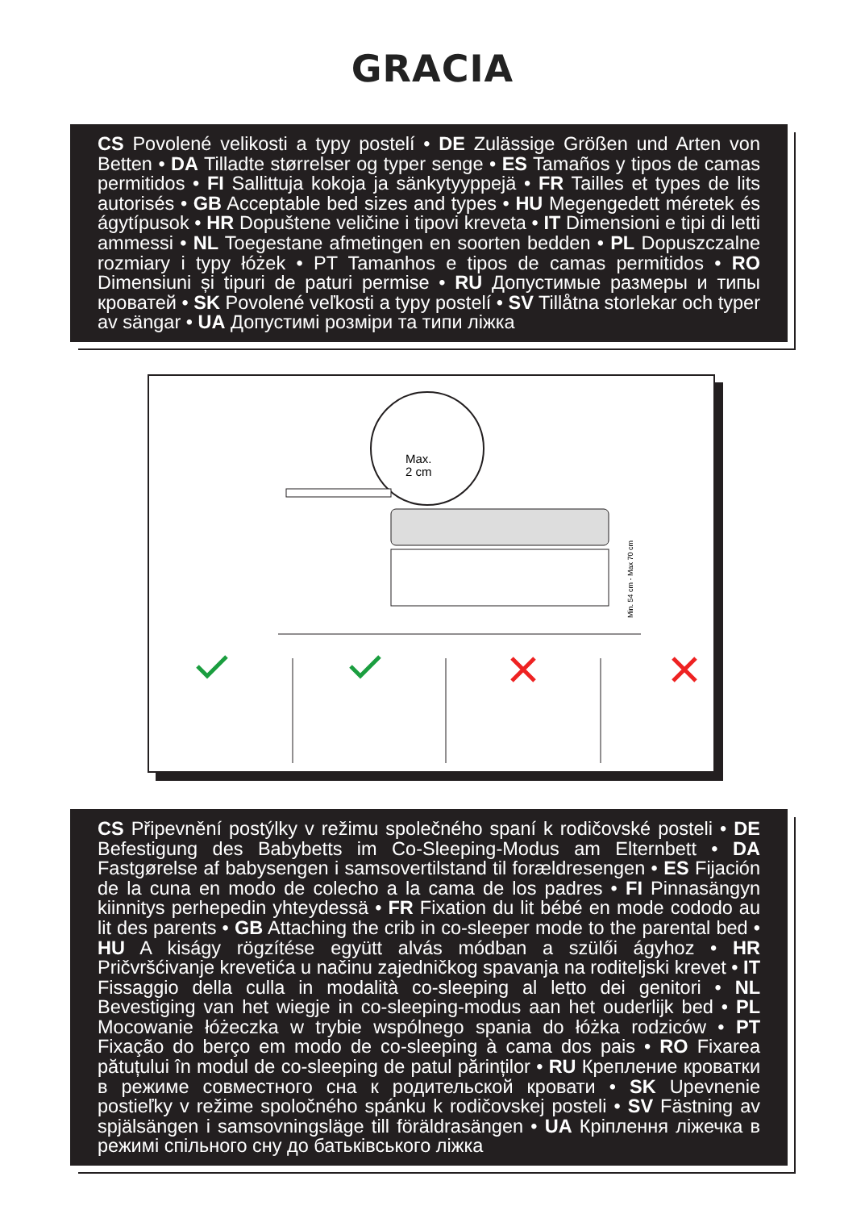GRACIA
CS Povolené velikosti a typy postelí • DE Zulässige Größen und Arten von Betten • DA Tilladte størrelser og typer senge • ES Tamaños y tipos de camas permitidos • FI Sallittuja kokoja ja sänkytyyppejä • FR Tailles et types de lits autorisés • GB Acceptable bed sizes and types • HU Megengedett méretek és ágytípusok • HR Dopuštene veličine i tipovi kreveta • IT Dimensioni e tipi di letti ammessi • NL Toegestane afmetingen en soorten bedden • PL Dopuszczalne rozmiary i typy łóżek • PT Tamanhos e tipos de camas permitidos • RO Dimensiuni și tipuri de paturi permise • RU Допустимые размеры и типы кроватей • SK Povolené veľkosti a typy postelí • SV Tillåtna storlekar och typer av sängar • UA Допустимі розміри та типи ліжка
Max.
2 cm
Min. 54 cm - Max 70 cm
CS Připevnění postýlky v režimu společného spaní k rodičovské posteli • DE Befestigung des Babybetts im Co-Sleeping-Modus am Elternbett • DA Fastgørelse af babysengen i samsovertilstand til forældresengen • ES Fijación de la cuna en modo de colecho a la cama de los padres • FI Pinnasängyn kiinnitys perhepedin yhteydessä • FR Fixation du lit bébé en mode cododo au lit des parents • GB Attaching the crib in co-sleeper mode to the parental bed • HU A kiságy rögzítése együtt alvás módban a szülői ágyhoz • HR Pričvršćivanje krevetića u načinu zajedničkog spavanja na roditeljski krevet • IT Fissaggio della culla in modalità co-sleeping al letto dei genitori • NL Bevestiging van het wiegje in co-sleeping-modus aan het ouderlijk bed • PL Mocowanie łóżeczka w trybie wspólnego spania do łóżka rodziców • PT Fixação do berço em modo de co-sleeping à cama dos pais • RO Fixarea pătuțului în modul de co-sleeping de patul părinților • RU Крепление кроватки в режиме совместного сна к родительской кровати • SK Upevnenie postieľky v režime spoločného spánku k rodičovskej posteli • SV Fästning av spjälsängen i samsovningsläge till föräldrasängen • UA Кріплення ліжечка в режимі спільного сну до батьківського ліжка